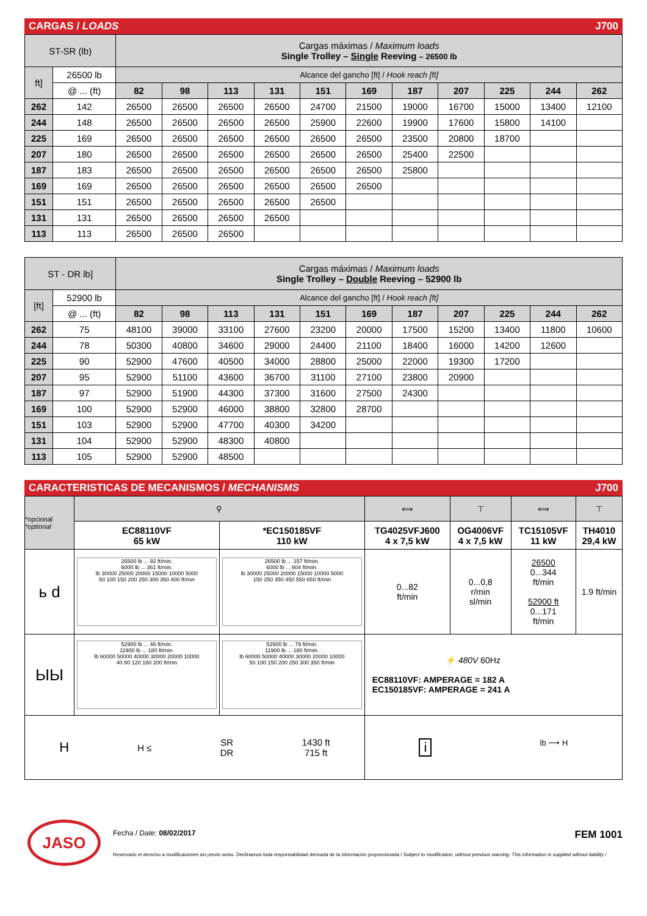CARGAS / LOADS J700
| ST-SR (lb) | | Cargas máximas / Maximum loads Single Trolley – Single Reeving – 26500 lb | | | | | | | | | | |
| ft] | 26500 lb | Alcance del gancho [ft] / Hook reach [ft] | | | | | | | | | | |
| | @ ... (ft) | 82 | 98 | 113 | 131 | 151 | 169 | 187 | 207 | 225 | 244 | 262 |
| 262 | 142 | 26500 | 26500 | 26500 | 26500 | 24700 | 21500 | 19000 | 16700 | 15000 | 13400 | 12100 |
| 244 | 148 | 26500 | 26500 | 26500 | 26500 | 25900 | 22600 | 19900 | 17600 | 15800 | 14100 | |
| 225 | 169 | 26500 | 26500 | 26500 | 26500 | 26500 | 26500 | 23500 | 20800 | 18700 | | |
| 207 | 180 | 26500 | 26500 | 26500 | 26500 | 26500 | 26500 | 25400 | 22500 | | | |
| 187 | 183 | 26500 | 26500 | 26500 | 26500 | 26500 | 26500 | 25800 | | | | |
| 169 | 169 | 26500 | 26500 | 26500 | 26500 | 26500 | 26500 | | | | | |
| 151 | 151 | 26500 | 26500 | 26500 | 26500 | 26500 | | | | | | |
| 131 | 131 | 26500 | 26500 | 26500 | 26500 | | | | | | | |
| 113 | 113 | 26500 | 26500 | 26500 | | | | | | | | |
| ST - DR lb] | | Cargas máximas / Maximum loads Single Trolley – Double Reeving – 52900 lb | | | | | | | | | | |
| [ft] | 52900 lb | Alcance del gancho [ft] / Hook reach [ft] | | | | | | | | | | |
| | @ ... (ft) | 82 | 98 | 113 | 131 | 151 | 169 | 187 | 207 | 225 | 244 | 262 |
| 262 | 75 | 48100 | 39000 | 33100 | 27600 | 23200 | 20000 | 17500 | 15200 | 13400 | 11800 | 10600 |
| 244 | 78 | 50300 | 40800 | 34600 | 29000 | 24400 | 21100 | 18400 | 16000 | 14200 | 12600 | |
| 225 | 90 | 52900 | 47600 | 40500 | 34000 | 28800 | 25000 | 22000 | 19300 | 17200 | | |
| 207 | 95 | 52900 | 51100 | 43600 | 36700 | 31100 | 27100 | 23800 | 20900 | | | |
| 187 | 97 | 52900 | 51900 | 44300 | 37300 | 31600 | 27500 | 24300 | | | | |
| 169 | 100 | 52900 | 52900 | 46000 | 38800 | 32800 | 28700 | | | | | |
| 151 | 103 | 52900 | 52900 | 47700 | 40300 | 34200 | | | | | | |
| 131 | 104 | 52900 | 52900 | 48300 | 40800 | | | | | | | |
| 113 | 105 | 52900 | 52900 | 48500 | | | | | | | | |
CARACTERISTICAS DE MECANISMOS / MECHANISMS J700
| *opcional *optional | ⚲ | | ⟺ | ⊤ | ⟺ | ⊤ |
| | EC88110VF 65 kW | *EC150185VF 110 kW | TG4025VFJ600 4 x 7,5 kW | OG4006VF 4 x 7,5 kW | TC15105VF 11 kW | TH4010 29,4 kW |
| ь d | 26500 lb ... 92 ft/min. 6000 lb ... 361 ft/min. lb 30000 25000 20000 15000 10000 5000 50 100 150 200 250 300 350 400 ft/min | 26500 lb ... 157 ft/min. 6000 lb ... 604 ft/min. lb 30000 25000 20000 15000 10000 5000 150 250 350 450 550 650 ft/min | 0...82 ft/min | 0...0,8 r/min sl/min | 26500 0...344 ft/min 52900 ft 0...171 ft/min | 1.9 ft/min |
| ЫЫ | 52900 lb ... 46 ft/min. 11900 lb ... 180 ft/min. lb 60000 50000 40000 30000 20000 10000 40 80 120 160 200 ft/min | 52900 lb ... 79 ft/min. 11900 lb ... 180 ft/min. lb 60000 50000 40000 30000 20000 10000 50 100 150 200 250 300 350 ft/min | ⚡ 480V 60Hz EC88110VF: AMPERAGE = 182 A EC150185VF: AMPERAGE = 241 A | | | |
| H H ≤ SR DR 1430 ft 715 ft | | | i lb ⟶ H | | | |
JASO
Fecha / Date: 08/02/2017 FEM 1001
Reservado el derecho a modificaciones sin previo aviso. Declinamos toda responsabilidad derivada de la información proporcionada / Subject to modification, without previous warning. This information is supplied without liability /